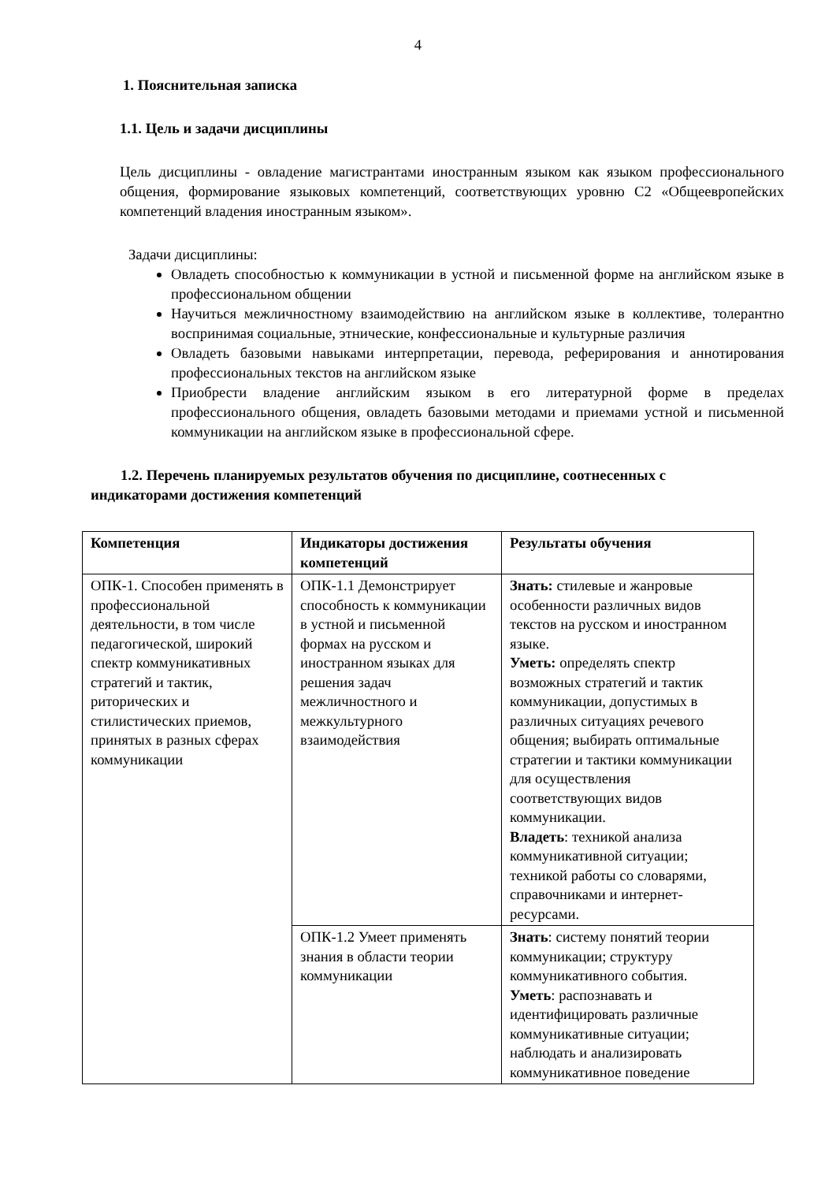4
1. Пояснительная записка
1.1. Цель и задачи дисциплины
Цель дисциплины - овладение магистрантами иностранным языком как языком профессионального общения, формирование языковых компетенций, соответствующих уровню С2 «Общеевропейских компетенций владения иностранным языком».
Задачи дисциплины:
Овладеть способностью к коммуникации в устной и письменной форме на английском языке в профессиональном общении
Научиться межличностному взаимодействию на английском языке в коллективе, толерантно воспринимая социальные, этнические, конфессиональные и культурные различия
Овладеть базовыми навыками интерпретации, перевода, реферирования и аннотирования профессиональных текстов на английском языке
Приобрести владение английским языком в его литературной форме в пределах профессионального общения, овладеть базовыми методами и приемами устной и письменной коммуникации на английском языке в профессиональной сфере.
1.2. Перечень планируемых результатов обучения по дисциплине, соотнесенных с индикаторами достижения компетенций
| Компетенция | Индикаторы достижения компетенций | Результаты обучения |
| --- | --- | --- |
| ОПК-1. Способен применять в профессиональной деятельности, в том числе педагогической, широкий спектр коммуникативных стратегий и тактик, риторических и стилистических приемов, принятых в разных сферах коммуникации | ОПК-1.1 Демонстрирует способность к коммуникации в устной и письменной формах на русском и иностранном языках для решения задач межличностного и межкультурного взаимодействия | Знать: стилевые и жанровые особенности различных видов текстов на русском и иностранном языке. Уметь: определять спектр возможных стратегий и тактик коммуникации, допустимых в различных ситуациях речевого общения; выбирать оптимальные стратегии и тактики коммуникации для осуществления соответствующих видов коммуникации. Владеть : техникой анализа коммуникативной ситуации; техникой работы со словарями, справочниками и интернет-ресурсами. |
| | ОПК-1.2 Умеет применять знания в области теории коммуникации | Знать : систему понятий теории коммуникации; структуру коммуникативного события. Уметь : распознавать и идентифицировать различные коммуникативные ситуации; наблюдать и анализировать коммуникативное поведение |